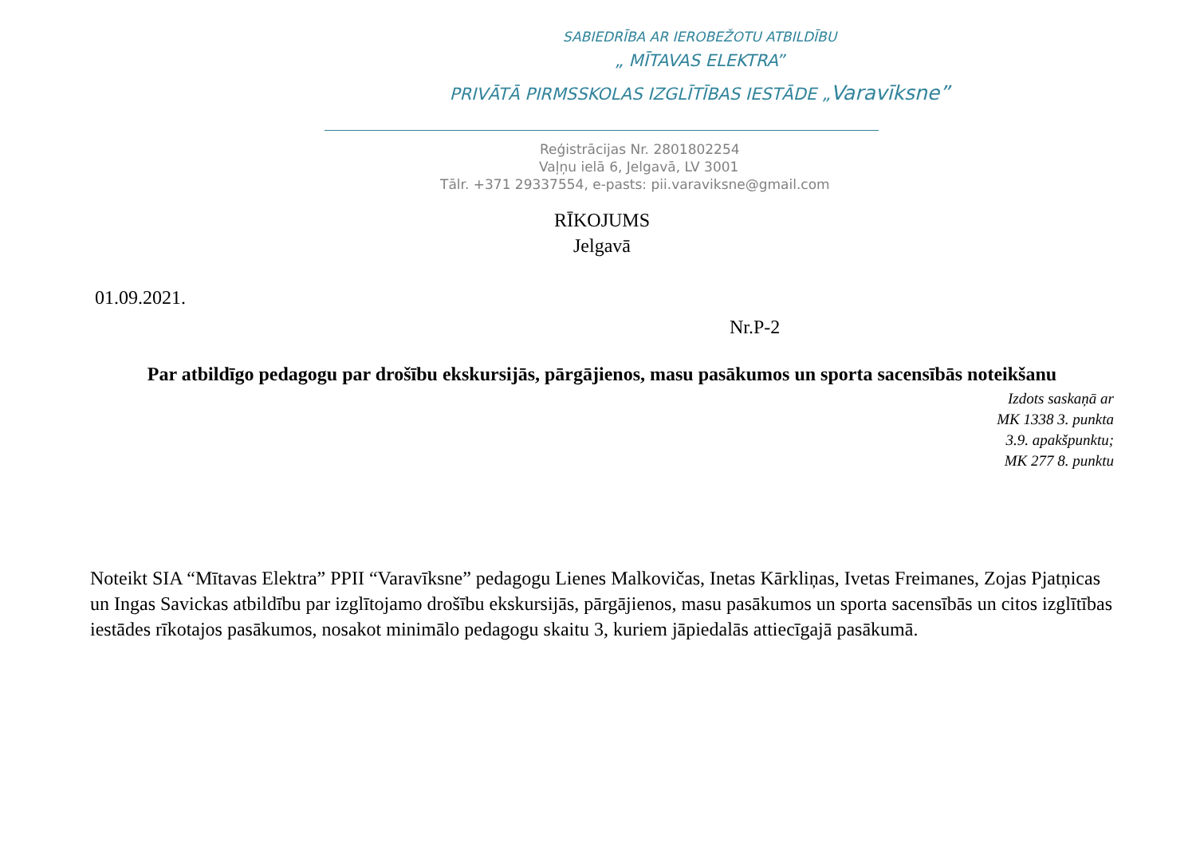SABIEDRĪBA AR IEROBEŽOTU ATBILDĪBU
„ MĪTAVAS ELEKTRA”
PRIVĀTĀ PIRMSSKOLAS IZGLĪTĪBAS IESTĀDE „Varavīksne”
Reģistrācijas Nr. 2801802254
Vaļņu ielā 6, Jelgavā, LV 3001
Tālr. +371 29337554, e-pasts: pii.varaviksne@gmail.com
RĪKOJUMS
Jelgavā
01.09.2021.
Nr.P-2
Par atbildīgo pedagogu par drošību ekskursijās, pārgājienos, masu pasākumos un sporta sacensībās noteikšanu
Izdots saskaņā ar
MK 1338 3. punkta
3.9. apakšpunktu;
MK 277 8. punktu
Noteikt SIA “Mītavas Elektra” PPII “Varavīksne” pedagogu Lienes Malkovičas, Inetas Kārkliņas, Ivetas Freimanes, Zojas Pjatņicas un Ingas Savickas atbildību par izglītojamo drošību ekskursijās, pārgājienos, masu pasākumos un sporta sacensībās un citos izglītības iestādes rīkotajos pasākumos, nosakot minimālo pedagogu skaitu 3, kuriem jāpiedalās attiecīgajā pasākumā.